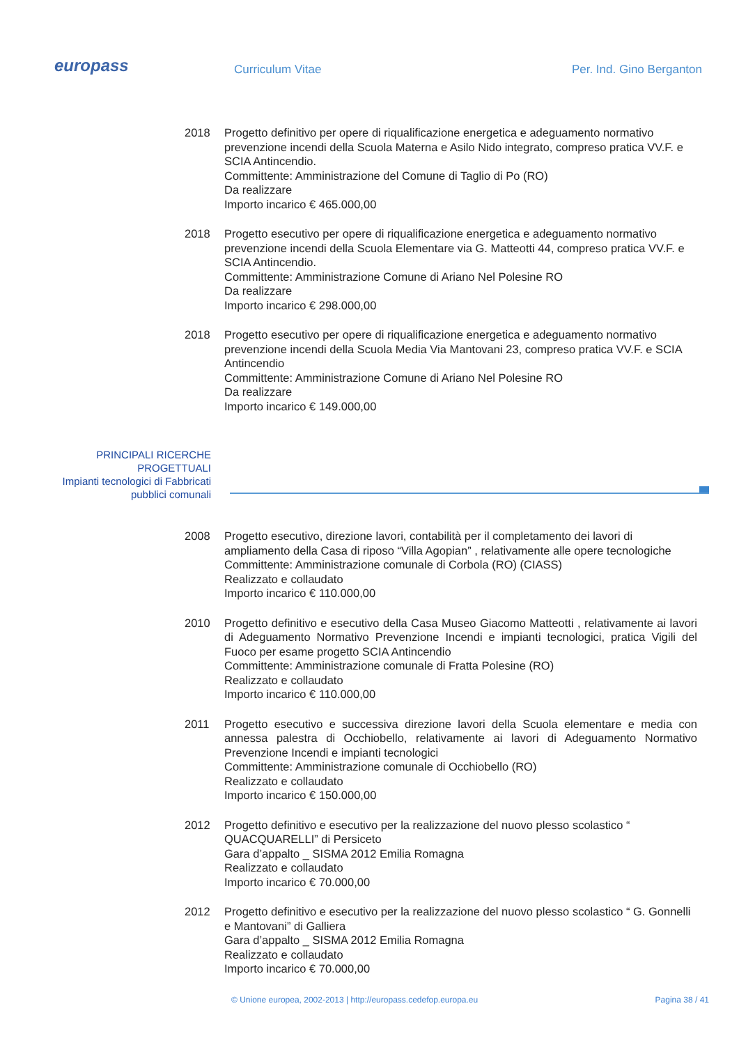europass Curriculum Vitae Per. Ind. Gino Berganton
2018 Progetto definitivo per opere di riqualificazione energetica e adeguamento normativo prevenzione incendi della Scuola Materna e Asilo Nido integrato, compreso pratica VV.F. e SCIA Antincendio.
Committente: Amministrazione del Comune di Taglio di Po (RO)
Da realizzare
Importo incarico € 465.000,00
2018 Progetto esecutivo per opere di riqualificazione energetica e adeguamento normativo prevenzione incendi della Scuola Elementare via G. Matteotti 44, compreso pratica VV.F. e SCIA Antincendio.
Committente: Amministrazione Comune di Ariano Nel Polesine RO
Da realizzare
Importo incarico € 298.000,00
2018 Progetto esecutivo per opere di riqualificazione energetica e adeguamento normativo prevenzione incendi della Scuola Media Via Mantovani 23, compreso pratica VV.F. e SCIA Antincendio
Committente: Amministrazione Comune di Ariano Nel Polesine RO
Da realizzare
Importo incarico € 149.000,00
PRINCIPALI RICERCHE
PROGETTUALI
Impianti tecnologici di Fabbricati
pubblici comunali
2008 Progetto esecutivo, direzione lavori, contabilità per il completamento dei lavori di ampliamento della Casa di riposo “Villa Agopian” , relativamente alle opere tecnologiche
Committente: Amministrazione comunale di Corbola (RO) (CIASS)
Realizzato e collaudato
Importo incarico € 110.000,00
2010 Progetto definitivo e esecutivo della Casa Museo Giacomo Matteotti , relativamente ai lavori di Adeguamento Normativo Prevenzione Incendi e impianti tecnologici, pratica Vigili del Fuoco per esame progetto SCIA Antincendio
Committente: Amministrazione comunale di Fratta Polesine (RO)
Realizzato e collaudato
Importo incarico € 110.000,00
2011 Progetto esecutivo e successiva direzione lavori della Scuola elementare e media con annessa palestra di Occhiobello, relativamente ai lavori di Adeguamento Normativo Prevenzione Incendi e impianti tecnologici
Committente: Amministrazione comunale di Occhiobello (RO)
Realizzato e collaudato
Importo incarico € 150.000,00
2012 Progetto definitivo e esecutivo per la realizzazione del nuovo plesso scolastico “ QUACQUARELLI” di Persiceto
Gara d’appalto _ SISMA 2012 Emilia Romagna
Realizzato e collaudato
Importo incarico € 70.000,00
2012 Progetto definitivo e esecutivo per la realizzazione del nuovo plesso scolastico “ G. Gonnelli e Mantovani” di Galliera
Gara d’appalto _ SISMA 2012 Emilia Romagna
Realizzato e collaudato
Importo incarico € 70.000,00
© Unione europea, 2002-2013 | http://europass.cedefop.europa.eu Pagina 38 / 41